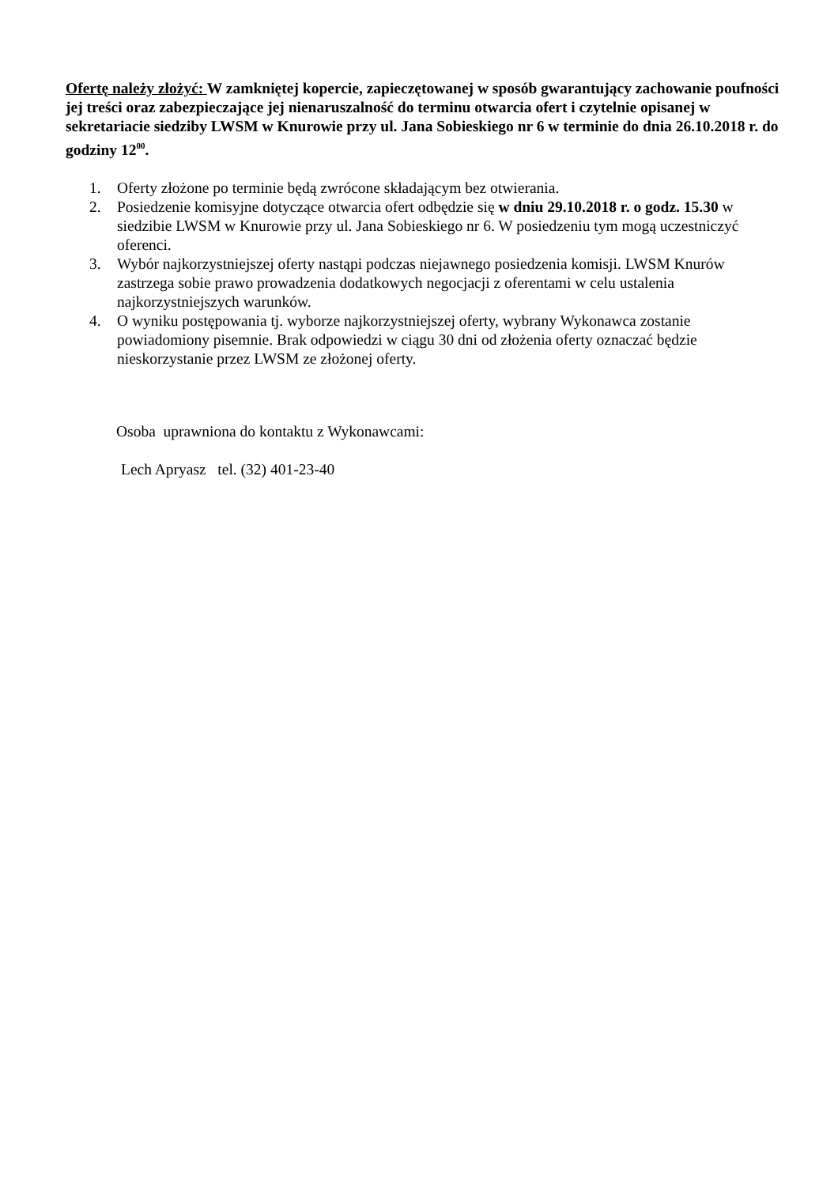Ofertę należy złożyć: W zamkniętej kopercie, zapieczętowanej w sposób gwarantujący zachowanie poufności jej treści oraz zabezpieczające jej nienaruszalność do terminu otwarcia ofert i czytelnie opisanej w sekretariacie siedziby LWSM w Knurowie przy ul. Jana Sobieskiego nr 6 w terminie do dnia 26.10.2018 r. do godziny 12<sup>00</sup>.
1. Oferty złożone po terminie będą zwrócone składającym bez otwierania.
2. Posiedzenie komisyjne dotyczące otwarcia ofert odbędzie się w dniu 29.10.2018 r. o godz. 15.30 w siedzibie LWSM w Knurowie przy ul. Jana Sobieskiego nr 6. W posiedzeniu tym mogą uczestniczyć oferenci.
3. Wybór najkorzystniejszej oferty nastąpi podczas niejawnego posiedzenia komisji. LWSM Knurów zastrzega sobie prawo prowadzenia dodatkowych negocjacji z oferentami w celu ustalenia najkorzystniejszych warunków.
4. O wyniku postępowania tj. wyborze najkorzystniejszej oferty, wybrany Wykonawca zostanie powiadomiony pisemnie. Brak odpowiedzi w ciągu 30 dni od złożenia oferty oznaczać będzie nieskorzystanie przez LWSM ze złożonej oferty.
Osoba uprawniona do kontaktu z Wykonawcami:
Lech Apryasz tel. (32) 401-23-40